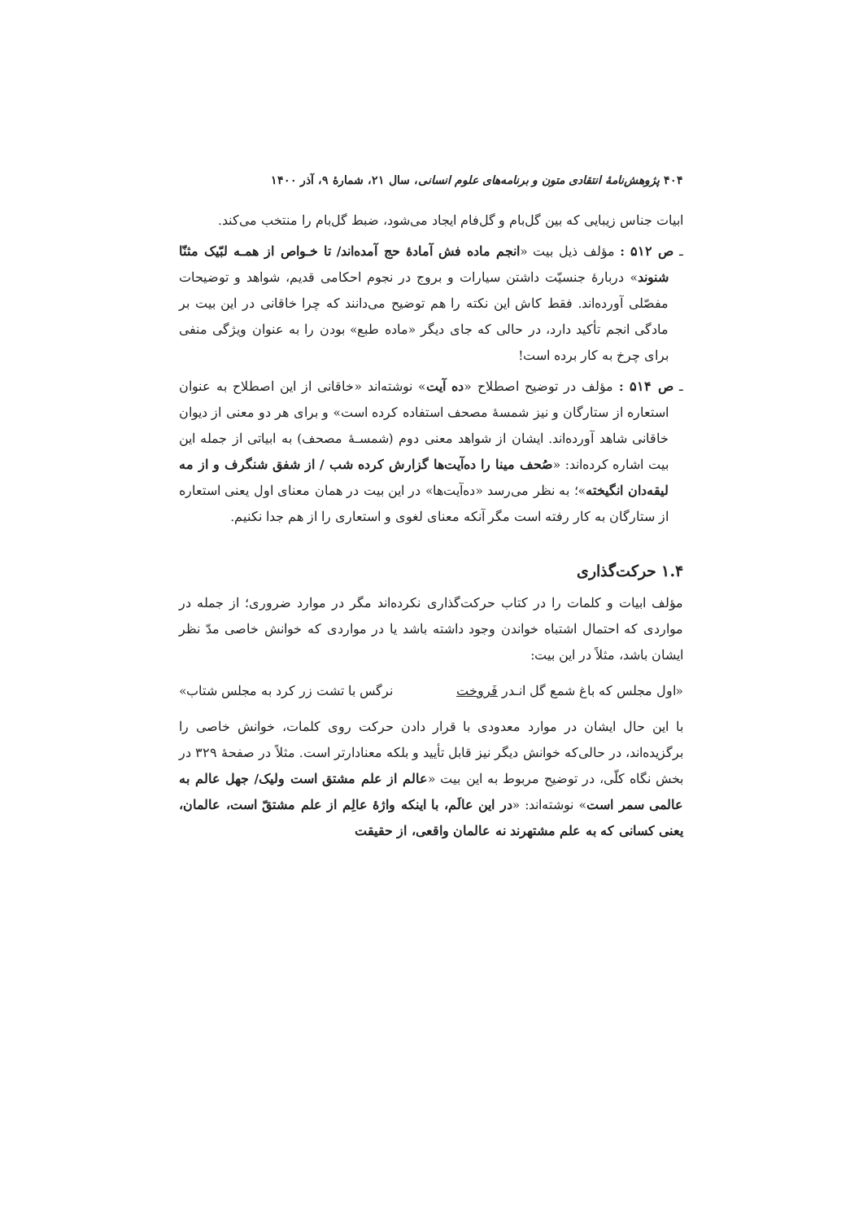۴۰۴ پژوهش‌نامهٔ انتقادی متون و برنامه‌های علوم انسانی، سال ۲۱، شمارهٔ ۹، آذر ۱۴۰۰
ابیات جناس زیبایی که بین گل‌بام و گل‌فام ایجاد می‌شود، ضبط گل‌بام را منتخب می‌کند.
ـ ص ۵۱۲ : مؤلف ذیل بیت «انجم ماده فش آمادهٔ حج آمده‌اند/ تا خـواص از همـه لبّیک مثنّا شنوند» دربارهٔ جنسیّت داشتن سیارات و بروج در نجوم احکامی قدیم، شواهد و توضیحات مفصّلی آورده‌اند. فقط کاش این نکته را هم توضیح می‌دانند که چرا خاقانی در این بیت بر مادگی انجم تأکید دارد، در حالی که جای دیگر «ماده طبع» بودن را به عنوان ویژگی منفی برای چرخ به کار برده است!
ـ ص ۵۱۴ : مؤلف در توضیح اصطلاح «ده آیت» نوشته‌اند «خاقانی از این اصطلاح به عنوان استعاره از ستارگان و نیز شمسهٔ مصحف استفاده کرده است» و برای هر دو معنی از دیوان خاقانی شاهد آورده‌اند. ایشان از شواهد معنی دوم (شمسـهٔ مصحف) به ابیاتی از جمله این بیت اشاره کرده‌اند: «صُحف مینا را ده‌آیت‌ها گزارش کرده شب / از شفق شنگرف و از مه لیقه‌دان انگیخته»؛ به نظر می‌رسد «ده‌آیت‌ها» در این بیت در همان معنای اول یعنی استعاره از ستارگان به کار رفته است مگر آنکه معنای لغوی و استعاری را از هم جدا نکنیم.
۱.۴ حرکت‌گذاری
مؤلف ابیات و کلمات را در کتاب حرکت‌گذاری نکرده‌اند مگر در موارد ضروری؛ از جمله در مواردی که احتمال اشتباه خواندن وجود داشته باشد یا در مواردی که خوانش خاصی مدّ نظر ایشان باشد، مثلاً در این بیت:
«اول مجلس که باغ شمع گل انـدر فَروخت نرگس با تشت زر کرد به مجلس شتاب»
با این حال ایشان در موارد معدودی با قرار دادن حرکت روی کلمات، خوانش خاصی را برگزیده‌اند، در حالی‌که خوانش دیگر نیز قابل تأیید و بلکه معنادارتر است. مثلاً در صفحهٔ ۳۲۹ در بخش نگاه کلّی، در توضیح مربوط به این بیت «عالم از علم مشتق است ولیک/ جهل عالم به عالمی سمر است» نوشته‌اند: «در این عالَم، با اینکه واژهٔ عالِم از علم مشتقّ است، عالمان، یعنی کسانی که به علم مشتهرند نه عالمان واقعی، از حقیقت